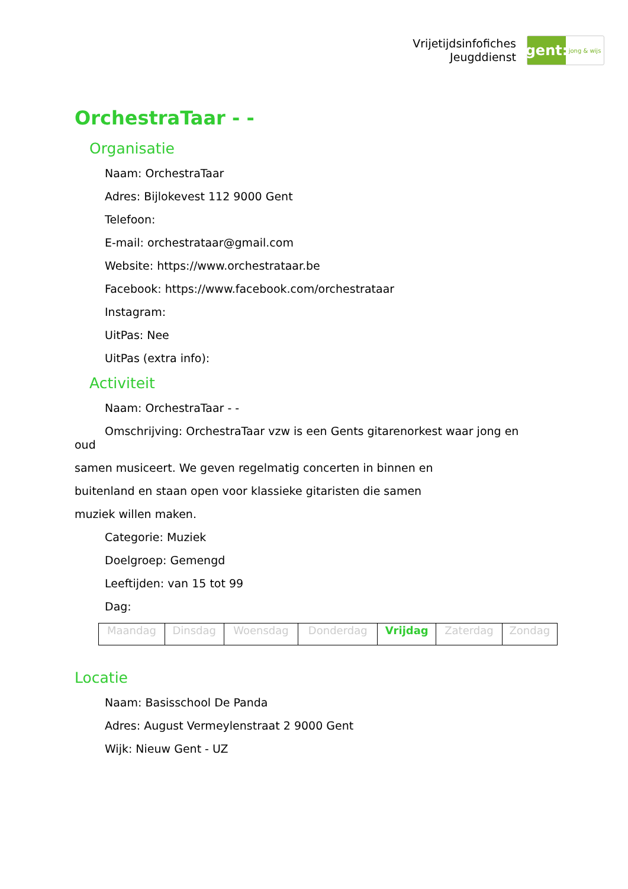Vrijetijdsinfofiches
Jeugddienst
gent:
jong & wijs
OrchestraTaar - -
Organisatie
Naam: OrchestraTaar
Adres: Bijlokevest 112 9000 Gent
Telefoon:
E-mail: orchestrataar@gmail.com
Website: https://www.orchestrataar.be
Facebook: https://www.facebook.com/orchestrataar
Instagram:
UitPas: Nee
UitPas (extra info):
Activiteit
Naam: OrchestraTaar - -
Omschrijving: OrchestraTaar vzw is een Gents gitarenorkest waar jong en
oud
samen musiceert. We geven regelmatig concerten in binnen en
buitenland en staan open voor klassieke gitaristen die samen
muziek willen maken.
Categorie: Muziek
Doelgroep: Gemengd
Leeftijden: van 15 tot 99
Dag:
| Maandag | Dinsdag | Woensdag | Donderdag | Vrijdag | Zaterdag | Zondag |
Locatie
Naam: Basisschool De Panda
Adres: August Vermeylenstraat 2 9000 Gent
Wijk: Nieuw Gent - UZ